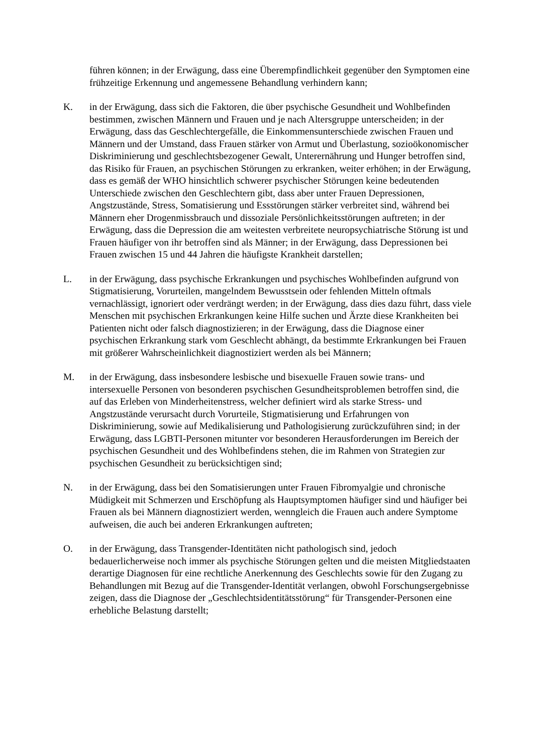führen können; in der Erwägung, dass eine Überempfindlichkeit gegenüber den Symptomen eine frühzeitige Erkennung und angemessene Behandlung verhindern kann;
K. in der Erwägung, dass sich die Faktoren, die über psychische Gesundheit und Wohlbefinden bestimmen, zwischen Männern und Frauen und je nach Altersgruppe unterscheiden; in der Erwägung, dass das Geschlechtergefälle, die Einkommensunterschiede zwischen Frauen und Männern und der Umstand, dass Frauen stärker von Armut und Überlastung, sozioökonomischer Diskriminierung und geschlechtsbezogener Gewalt, Unterernährung und Hunger betroffen sind, das Risiko für Frauen, an psychischen Störungen zu erkranken, weiter erhöhen; in der Erwägung, dass es gemäß der WHO hinsichtlich schwerer psychischer Störungen keine bedeutenden Unterschiede zwischen den Geschlechtern gibt, dass aber unter Frauen Depressionen, Angstzustände, Stress, Somatisierung und Essstörungen stärker verbreitet sind, während bei Männern eher Drogenmissbrauch und dissoziale Persönlichkeitsstörungen auftreten; in der Erwägung, dass die Depression die am weitesten verbreitete neuropsychiatrische Störung ist und Frauen häufiger von ihr betroffen sind als Männer; in der Erwägung, dass Depressionen bei Frauen zwischen 15 und 44 Jahren die häufigste Krankheit darstellen;
L. in der Erwägung, dass psychische Erkrankungen und psychisches Wohlbefinden aufgrund von Stigmatisierung, Vorurteilen, mangelndem Bewusstsein oder fehlenden Mitteln oftmals vernachlässigt, ignoriert oder verdrängt werden; in der Erwägung, dass dies dazu führt, dass viele Menschen mit psychischen Erkrankungen keine Hilfe suchen und Ärzte diese Krankheiten bei Patienten nicht oder falsch diagnostizieren; in der Erwägung, dass die Diagnose einer psychischen Erkrankung stark vom Geschlecht abhängt, da bestimmte Erkrankungen bei Frauen mit größerer Wahrscheinlichkeit diagnostiziert werden als bei Männern;
M. in der Erwägung, dass insbesondere lesbische und bisexuelle Frauen sowie trans- und intersexuelle Personen von besonderen psychischen Gesundheitsproblemen betroffen sind, die auf das Erleben von Minderheitenstress, welcher definiert wird als starke Stress- und Angstzustände verursacht durch Vorurteile, Stigmatisierung und Erfahrungen von Diskriminierung, sowie auf Medikalisierung und Pathologisierung zurückzuführen sind; in der Erwägung, dass LGBTI-Personen mitunter vor besonderen Herausforderungen im Bereich der psychischen Gesundheit und des Wohlbefindens stehen, die im Rahmen von Strategien zur psychischen Gesundheit zu berücksichtigen sind;
N. in der Erwägung, dass bei den Somatisierungen unter Frauen Fibromyalgie und chronische Müdigkeit mit Schmerzen und Erschöpfung als Hauptsymptomen häufiger sind und häufiger bei Frauen als bei Männern diagnostiziert werden, wenngleich die Frauen auch andere Symptome aufweisen, die auch bei anderen Erkrankungen auftreten;
O. in der Erwägung, dass Transgender-Identitäten nicht pathologisch sind, jedoch bedauerlicherweise noch immer als psychische Störungen gelten und die meisten Mitgliedstaaten derartige Diagnosen für eine rechtliche Anerkennung des Geschlechts sowie für den Zugang zu Behandlungen mit Bezug auf die Transgender-Identität verlangen, obwohl Forschungsergebnisse zeigen, dass die Diagnose der „Geschlechtsidentitätsstörung“ für Transgender-Personen eine erhebliche Belastung darstellt;